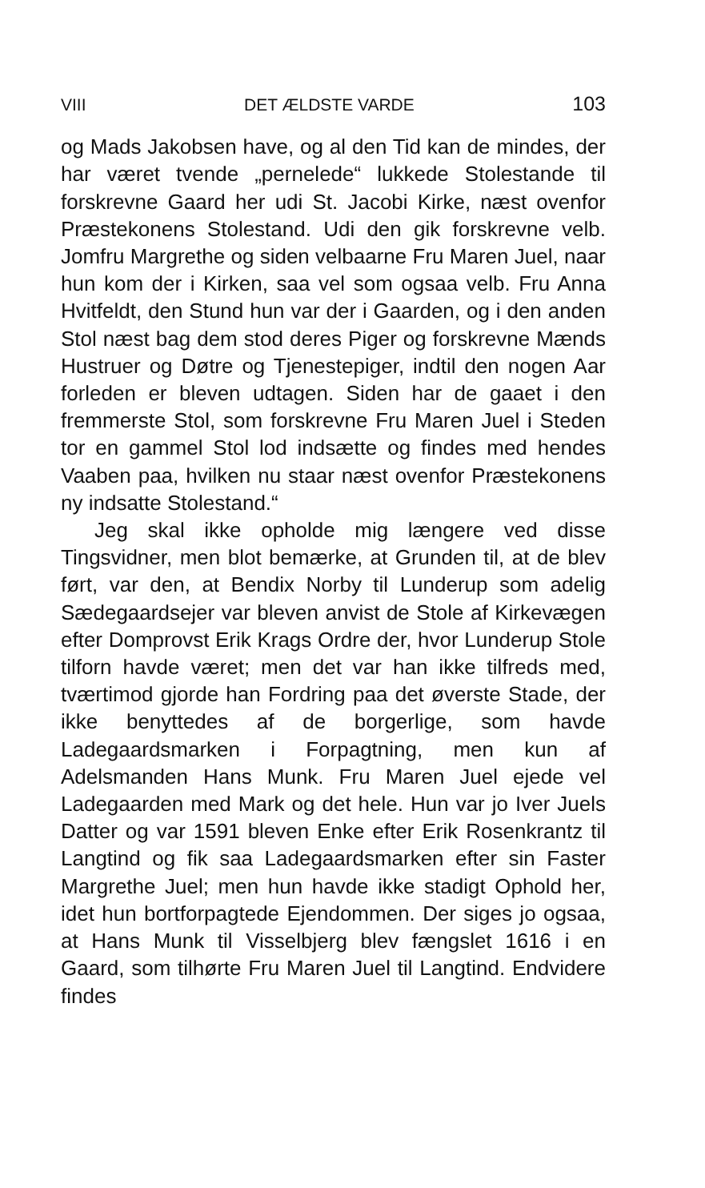VIII DET ÆLDSTE VARDE 103
og Mads Jakobsen have, og al den Tid kan de mindes, der har været tvende „pernelede“ lukkede Stolestande til forskrevne Gaard her udi St. Jacobi Kirke, næst ovenfor Præstekonens Stolestand. Udi den gik forskrevne velb. Jomfru Margrethe og siden velbaarne Fru Maren Juel, naar hun kom der i Kirken, saa vel som ogsaa velb. Fru Anna Hvitfeldt, den Stund hun var der i Gaarden, og i den anden Stol næst bag dem stod deres Piger og forskrevne Mænds Hustruer og Døtre og Tjenestepiger, indtil den nogen Aar forleden er bleven udtagen. Siden har de gaaet i den fremmerste Stol, som forskrevne Fru Maren Juel i Steden tor en gammel Stol lod indsætte og findes med hendes Vaaben paa, hvilken nu staar næst ovenfor Præstekonens ny indsatte Stolestand.“
Jeg skal ikke opholde mig længere ved disse Tingsvidner, men blot bemærke, at Grunden til, at de blev ført, var den, at Bendix Norby til Lunderup som adelig Sædegaardsejer var bleven anvist de Stole af Kirkevægen efter Domprovst Erik Krags Ordre der, hvor Lunderup Stole tilforn havde været; men det var han ikke tilfreds med, tværtimod gjorde han Fordring paa det øverste Stade, der ikke benyttedes af de borgerlige, som havde Ladegaardsmarken i Forpagtning, men kun af Adelsmanden Hans Munk. Fru Maren Juel ejede vel Ladegaarden med Mark og det hele. Hun var jo Iver Juels Datter og var 1591 bleven Enke efter Erik Rosenkrantz til Langtind og fik saa Ladegaardsmarken efter sin Faster Margrethe Juel; men hun havde ikke stadigt Ophold her, idet hun bortforpagtede Ejendommen. Der siges jo ogsaa, at Hans Munk til Visselbjerg blev fængslet 1616 i en Gaard, som tilhørte Fru Maren Juel til Langtind. Endvidere findes